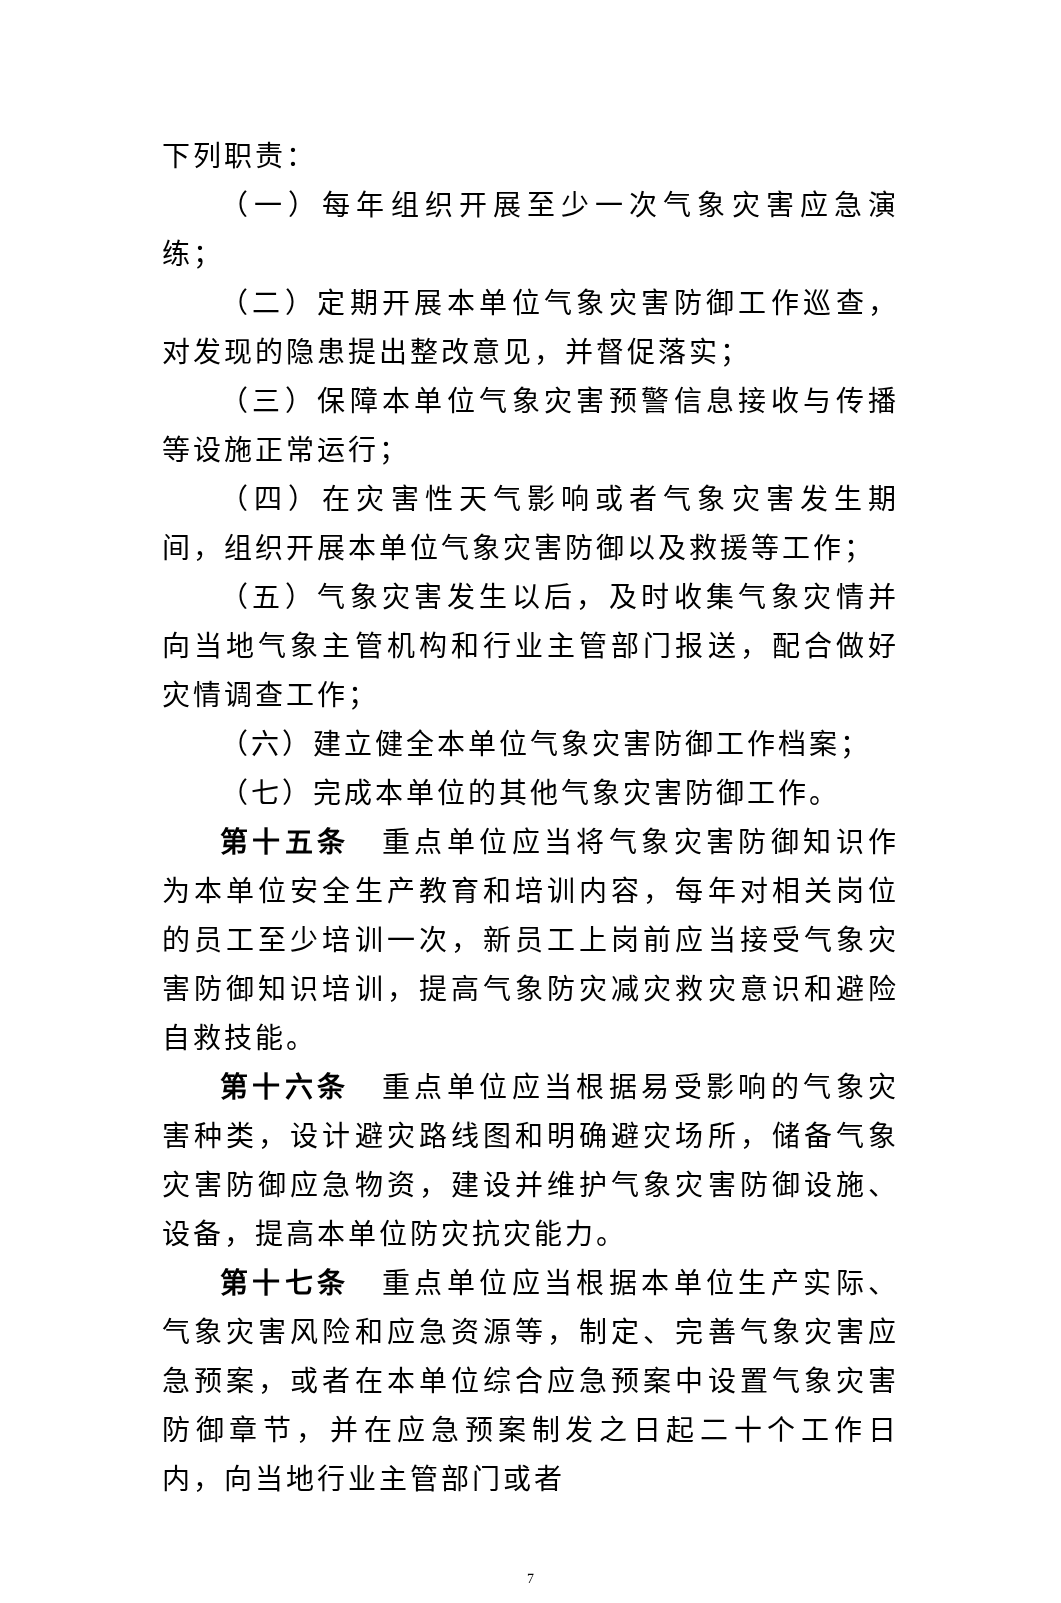下列职责：
（一）每年组织开展至少一次气象灾害应急演练；
（二）定期开展本单位气象灾害防御工作巡查，对发现的隐患提出整改意见，并督促落实；
（三）保障本单位气象灾害预警信息接收与传播等设施正常运行；
（四）在灾害性天气影响或者气象灾害发生期间，组织开展本单位气象灾害防御以及救援等工作；
（五）气象灾害发生以后，及时收集气象灾情并向当地气象主管机构和行业主管部门报送，配合做好灾情调查工作；
（六）建立健全本单位气象灾害防御工作档案；
（七）完成本单位的其他气象灾害防御工作。
第十五条　重点单位应当将气象灾害防御知识作为本单位安全生产教育和培训内容，每年对相关岗位的员工至少培训一次，新员工上岗前应当接受气象灾害防御知识培训，提高气象防灾减灾救灾意识和避险自救技能。
第十六条　重点单位应当根据易受影响的气象灾害种类，设计避灾路线图和明确避灾场所，储备气象灾害防御应急物资，建设并维护气象灾害防御设施、设备，提高本单位防灾抗灾能力。
第十七条　重点单位应当根据本单位生产实际、气象灾害风险和应急资源等，制定、完善气象灾害应急预案，或者在本单位综合应急预案中设置气象灾害防御章节，并在应急预案制发之日起二十个工作日内，向当地行业主管部门或者
7